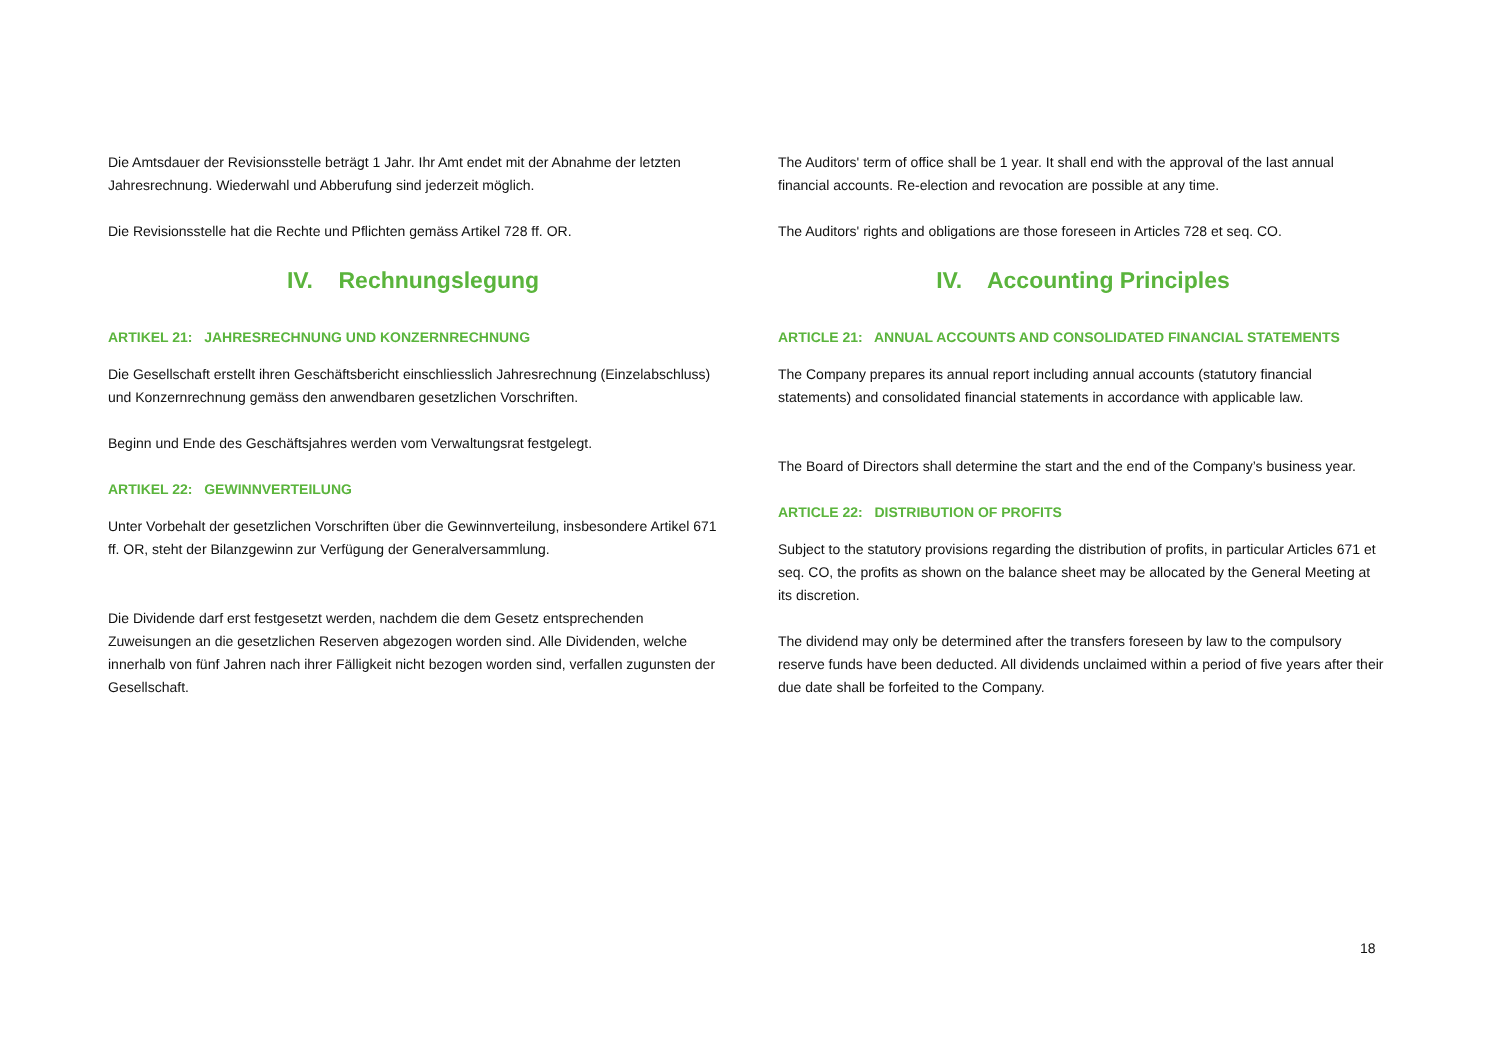Die Amtsdauer der Revisionsstelle beträgt 1 Jahr. Ihr Amt endet mit der Abnahme der letzten Jahresrechnung. Wiederwahl und Abberufung sind jederzeit möglich.
Die Revisionsstelle hat die Rechte und Pflichten gemäss Artikel 728 ff. OR.
IV. Rechnungslegung
ARTIKEL 21: JAHRESRECHNUNG UND KONZERNRECHNUNG
Die Gesellschaft erstellt ihren Geschäftsbericht einschliesslich Jahresrechnung (Einzelabschluss) und Konzernrechnung gemäss den anwendbaren gesetzlichen Vorschriften.
Beginn und Ende des Geschäftsjahres werden vom Verwaltungsrat festgelegt.
ARTIKEL 22: GEWINNVERTEILUNG
Unter Vorbehalt der gesetzlichen Vorschriften über die Gewinnverteilung, insbesondere Artikel 671 ff. OR, steht der Bilanzgewinn zur Verfügung der Generalversammlung.
Die Dividende darf erst festgesetzt werden, nachdem die dem Gesetz entsprechenden Zuweisungen an die gesetzlichen Reserven abgezogen worden sind. Alle Dividenden, welche innerhalb von fünf Jahren nach ihrer Fälligkeit nicht bezogen worden sind, verfallen zugunsten der Gesellschaft.
The Auditors' term of office shall be 1 year. It shall end with the approval of the last annual financial accounts. Re-election and revocation are possible at any time.
The Auditors' rights and obligations are those foreseen in Articles 728 et seq. CO.
IV. Accounting Principles
ARTICLE 21: ANNUAL ACCOUNTS AND CONSOLIDATED FINANCIAL STATEMENTS
The Company prepares its annual report including annual accounts (statutory financial statements) and consolidated financial statements in accordance with applicable law.
The Board of Directors shall determine the start and the end of the Company’s business year.
ARTICLE 22: DISTRIBUTION OF PROFITS
Subject to the statutory provisions regarding the distribution of profits, in particular Articles 671 et seq. CO, the profits as shown on the balance sheet may be allocated by the General Meeting at its discretion.
The dividend may only be determined after the transfers foreseen by law to the compulsory reserve funds have been deducted. All dividends unclaimed within a period of five years after their due date shall be forfeited to the Company.
18